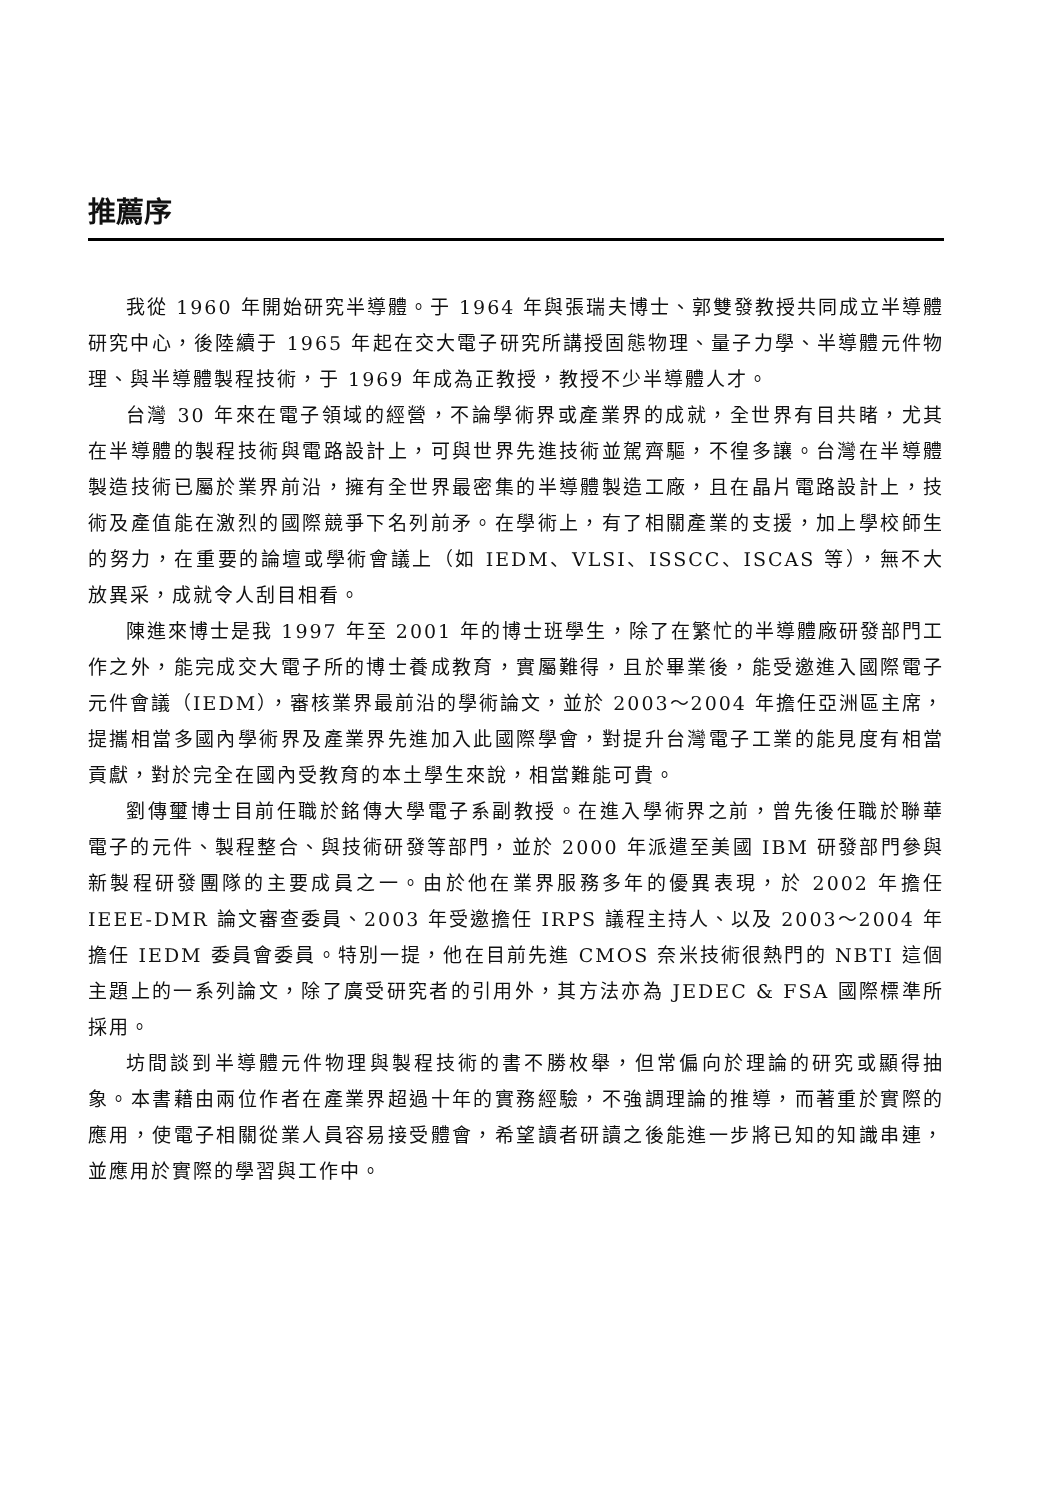推薦序
我從 1960 年開始研究半導體。于 1964 年與張瑞夫博士、郭雙發教授共同成立半導體研究中心，後陸續于 1965 年起在交大電子研究所講授固態物理、量子力學、半導體元件物理、與半導體製程技術，于 1969 年成為正教授，教授不少半導體人才。
台灣 30 年來在電子領域的經營，不論學術界或產業界的成就，全世界有目共睹，尤其在半導體的製程技術與電路設計上，可與世界先進技術並駕齊驅，不徨多讓。台灣在半導體製造技術已屬於業界前沿，擁有全世界最密集的半導體製造工廠，且在晶片電路設計上，技術及產值能在激烈的國際競爭下名列前矛。在學術上，有了相關產業的支援，加上學校師生的努力，在重要的論壇或學術會議上（如 IEDM、VLSI、ISSCC、ISCAS 等），無不大放異采，成就令人刮目相看。
陳進來博士是我 1997 年至 2001 年的博士班學生，除了在繁忙的半導體廠研發部門工作之外，能完成交大電子所的博士養成教育，實屬難得，且於畢業後，能受邀進入國際電子元件會議（IEDM），審核業界最前沿的學術論文，並於 2003～2004 年擔任亞洲區主席，提攜相當多國內學術界及產業界先進加入此國際學會，對提升台灣電子工業的能見度有相當貢獻，對於完全在國內受教育的本土學生來說，相當難能可貴。
劉傳璽博士目前任職於銘傳大學電子系副教授。在進入學術界之前，曾先後任職於聯華電子的元件、製程整合、與技術研發等部門，並於 2000 年派遣至美國 IBM 研發部門參與新製程研發團隊的主要成員之一。由於他在業界服務多年的優異表現，於 2002 年擔任 IEEE-DMR 論文審查委員、2003 年受邀擔任 IRPS 議程主持人、以及 2003～2004 年擔任 IEDM 委員會委員。特別一提，他在目前先進 CMOS 奈米技術很熱門的 NBTI 這個主題上的一系列論文，除了廣受研究者的引用外，其方法亦為 JEDEC & FSA 國際標準所採用。
坊間談到半導體元件物理與製程技術的書不勝枚舉，但常偏向於理論的研究或顯得抽象。本書藉由兩位作者在產業界超過十年的實務經驗，不強調理論的推導，而著重於實際的應用，使電子相關從業人員容易接受體會，希望讀者研讀之後能進一步將已知的知識串連，並應用於實際的學習與工作中。